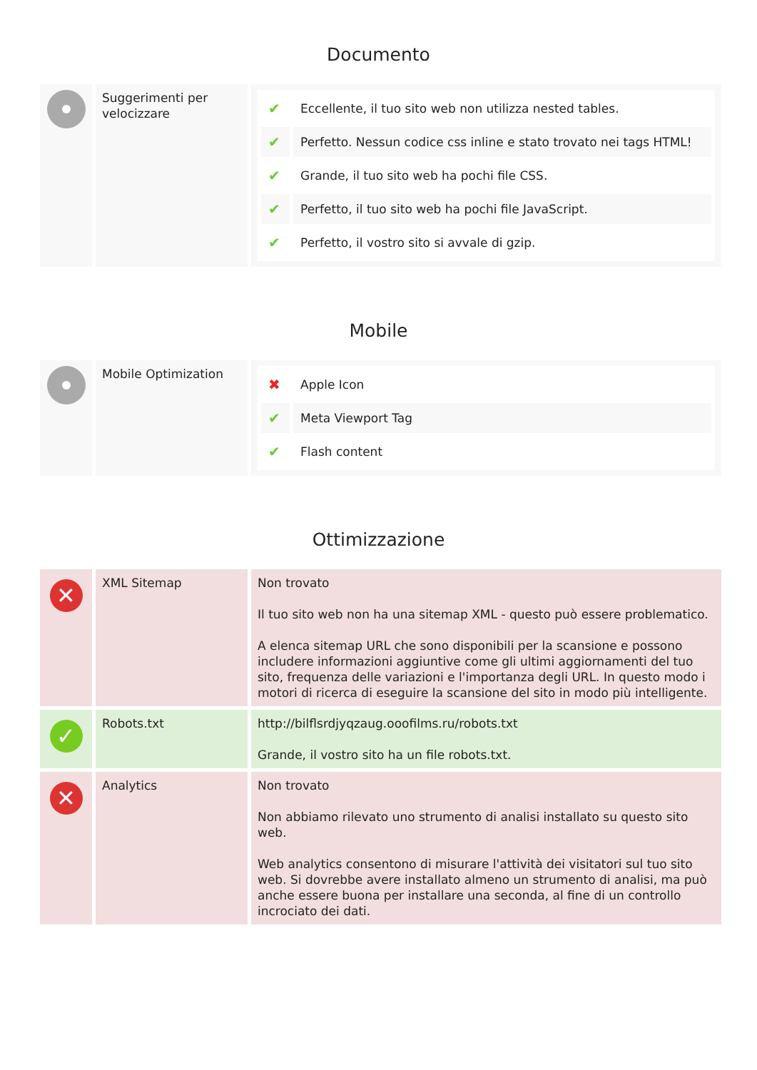Documento
| | Suggerimenti per velocizzare | / ✔ / Eccellente, il tuo sito web non utilizza nested tables. / / ✔ / Perfetto. Nessun codice css inline e stato trovato nei tags HTML! / / ✔ / Grande, il tuo sito web ha pochi file CSS. / / ✔ / Perfetto, il tuo sito web ha pochi file JavaScript. / / ✔ / Perfetto, il vostro sito si avvale di gzip. / |
Mobile
| | Mobile Optimization | / ✖ / Apple Icon / / ✔ / Meta Viewport Tag / / ✔ / Flash content / |
Ottimizzazione
| ✕ | XML Sitemap | Non trovato Il tuo sito web non ha una sitemap XML - questo può essere problematico. A elenca sitemap URL che sono disponibili per la scansione e possono includere informazioni aggiuntive come gli ultimi aggiornamenti del tuo sito, frequenza delle variazioni e l'importanza degli URL. In questo modo i motori di ricerca di eseguire la scansione del sito in modo più intelligente. |
| ✓ | Robots.txt | http://bilflsrdjyqzaug.ooofilms.ru/robots.txt Grande, il vostro sito ha un file robots.txt. |
| ✕ | Analytics | Non trovato Non abbiamo rilevato uno strumento di analisi installato su questo sito web. Web analytics consentono di misurare l'attività dei visitatori sul tuo sito web. Si dovrebbe avere installato almeno un strumento di analisi, ma può anche essere buona per installare una seconda, al fine di un controllo incrociato dei dati. |